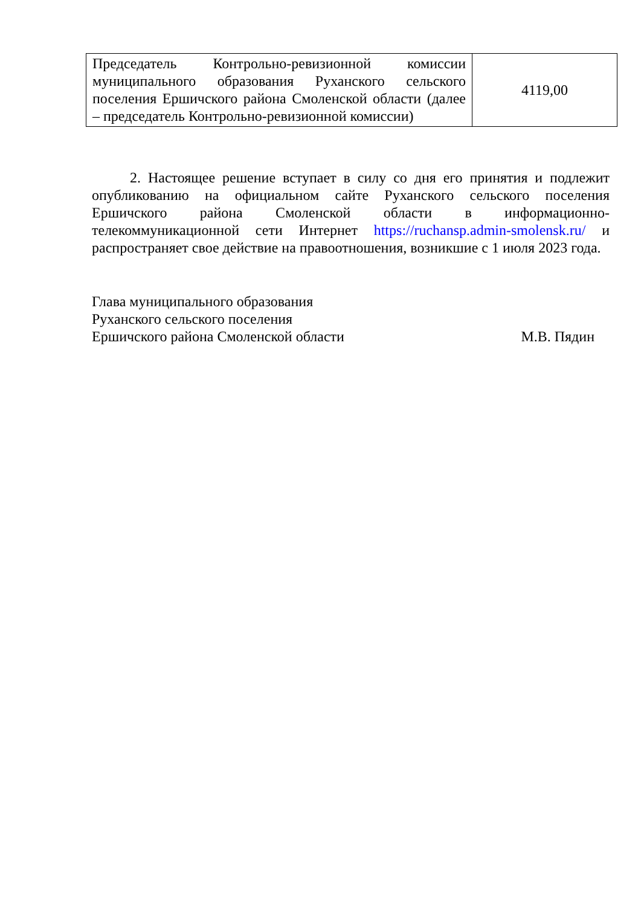| Председатель Контрольно-ревизионной комиссии муниципального образования Руханского сельского поселения Ершичского района Смоленской области (далее – председатель Контрольно-ревизионной комиссии) | 4119,00 |
2. Настоящее решение вступает в силу со дня его принятия и подлежит опубликованию на официальном сайте Руханского сельского поселения Ершичского района Смоленской области в информационно-телекоммуникационной сети Интернет https://ruchansp.admin-smolensk.ru/ и распространяет свое действие на правоотношения, возникшие с 1 июля 2023 года.
Глава муниципального образования
Руханского сельского поселения
Ершичского района Смоленской области М.В. Пядин